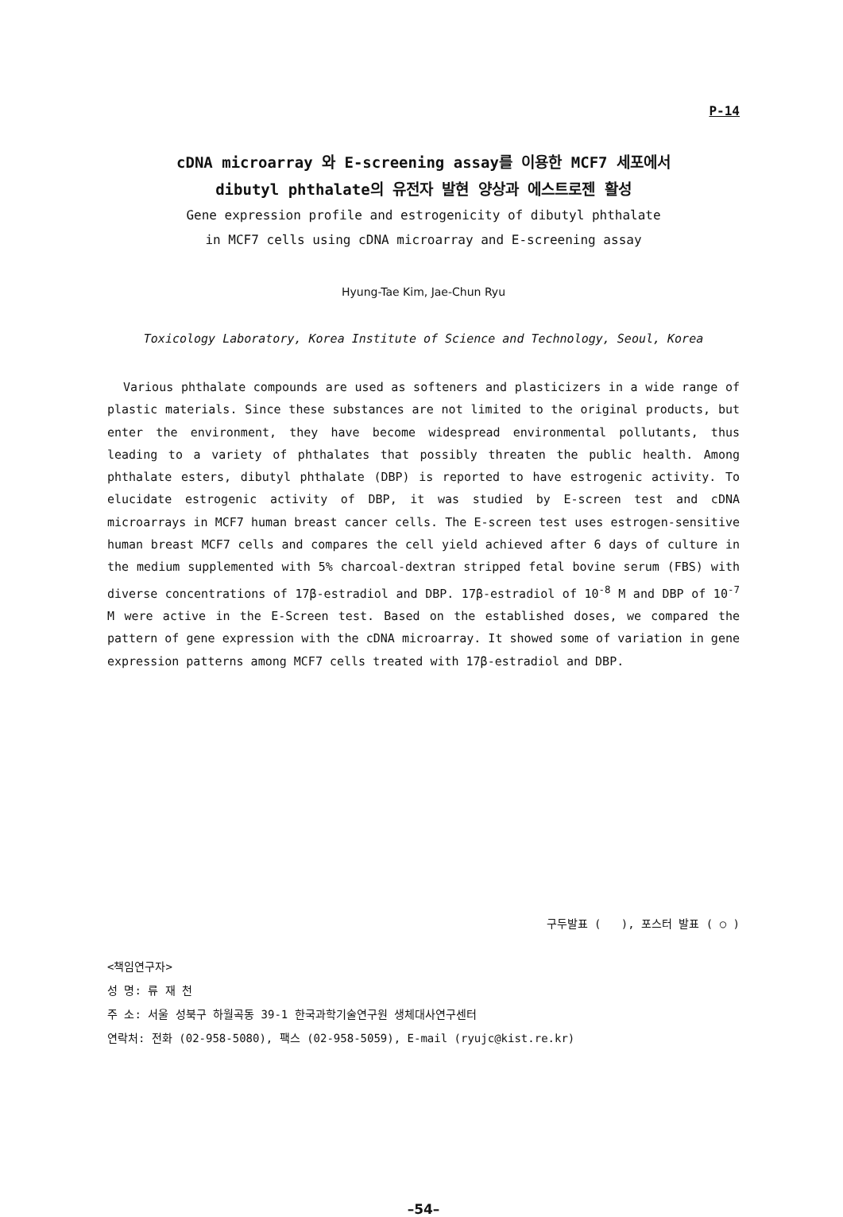P-14
cDNA microarray 와 E-screening assay를 이용한 MCF7 세포에서
dibutyl phthalate의 유전자 발현 양상과 에스트로젠 활성
Gene expression profile and estrogenicity of dibutyl phthalate
in MCF7 cells using cDNA microarray and E-screening assay
Hyung-Tae Kim, Jae-Chun Ryu
Toxicology Laboratory, Korea Institute of Science and Technology, Seoul, Korea
Various phthalate compounds are used as softeners and plasticizers in a wide range of plastic materials. Since these substances are not limited to the original products, but enter the environment, they have become widespread environmental pollutants, thus leading to a variety of phthalates that possibly threaten the public health. Among phthalate esters, dibutyl phthalate (DBP) is reported to have estrogenic activity. To elucidate estrogenic activity of DBP, it was studied by E-screen test and cDNA microarrays in MCF7 human breast cancer cells. The E-screen test uses estrogen-sensitive human breast MCF7 cells and compares the cell yield achieved after 6 days of culture in the medium supplemented with 5% charcoal-dextran stripped fetal bovine serum (FBS) with diverse concentrations of 17β-estradiol and DBP. 17β-estradiol of 10<sup>-8</sup> M and DBP of 10<sup>-7</sup> M were active in the E-Screen test. Based on the established doses, we compared the pattern of gene expression with the cDNA microarray. It showed some of variation in gene expression patterns among MCF7 cells treated with 17β-estradiol and DBP.
구두발표 ( ), 포스터 발표 ( ○ )
<책임연구자>
성 명: 류 재 천
주 소: 서울 성북구 하월곡동 39-1 한국과학기술연구원 생체대사연구센터
연락처: 전화 (02-958-5080), 팩스 (02-958-5059), E-mail (ryujc@kist.re.kr)
–54–